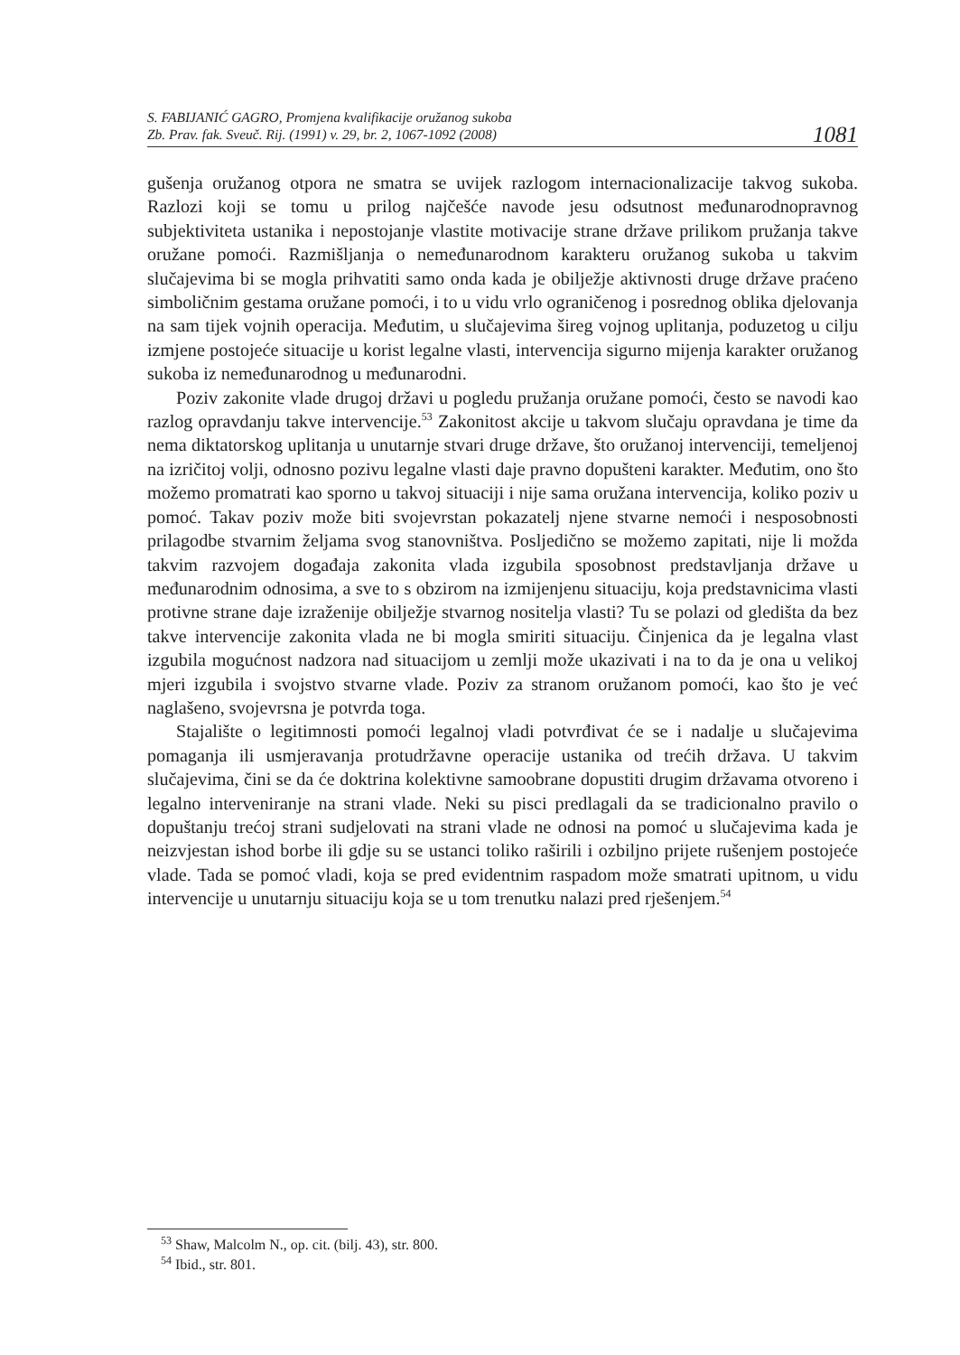S. FABIJANIĆ GAGRO, Promjena kvalifikacije oružanog sukoba
Zb. Prav. fak. Sveuč. Rij. (1991) v. 29, br. 2, 1067-1092 (2008)
1081
gušenja oružanog otpora ne smatra se uvijek razlogom internacionalizacije takvog sukoba. Razlozi koji se tomu u prilog najčešće navode jesu odsutnost međunarodnopravnog subjektiviteta ustanika i nepostojanje vlastite motivacije strane države prilikom pružanja takve oružane pomoći. Razmišljanja o nemeđunarodnom karakteru oružanog sukoba u takvim slučajevima bi se mogla prihvatiti samo onda kada je obilježje aktivnosti druge države praćeno simboličnim gestama oružane pomoći, i to u vidu vrlo ograničenog i posrednog oblika djelovanja na sam tijek vojnih operacija. Međutim, u slučajevima šireg vojnog uplitanja, poduzetog u cilju izmjene postojeće situacije u korist legalne vlasti, intervencija sigurno mijenja karakter oružanog sukoba iz nemeđunarodnog u međunarodni.
Poziv zakonite vlade drugoj državi u pogledu pružanja oružane pomoći, često se navodi kao razlog opravdanju takve intervencije.<sup>53</sup> Zakonitost akcije u takvom slučaju opravdana je time da nema diktatorskog uplitanja u unutarnje stvari druge države, što oružanoj intervenciji, temeljenoj na izričitoj volji, odnosno pozivu legalne vlasti daje pravno dopušteni karakter. Međutim, ono što možemo promatrati kao sporno u takvoj situaciji i nije sama oružana intervencija, koliko poziv u pomoć. Takav poziv može biti svojevrstan pokazatelj njene stvarne nemoći i nesposobnosti prilagodbe stvarnim željama svog stanovništva. Posljedično se možemo zapitati, nije li možda takvim razvojem događaja zakonita vlada izgubila sposobnost predstavljanja države u međunarodnim odnosima, a sve to s obzirom na izmijenjenu situaciju, koja predstavnicima vlasti protivne strane daje izraženije obilježje stvarnog nositelja vlasti? Tu se polazi od gledišta da bez takve intervencije zakonita vlada ne bi mogla smiriti situaciju. Činjenica da je legalna vlast izgubila mogućnost nadzora nad situacijom u zemlji može ukazivati i na to da je ona u velikoj mjeri izgubila i svojstvo stvarne vlade. Poziv za stranom oružanom pomoći, kao što je već naglašeno, svojevrsna je potvrda toga.
Stajalište o legitimnosti pomoći legalnoj vladi potvrđivat će se i nadalje u slučajevima pomaganja ili usmjeravanja protudržavne operacije ustanika od trećih država. U takvim slučajevima, čini se da će doktrina kolektivne samoobrane dopustiti drugim državama otvoreno i legalno interveniranje na strani vlade. Neki su pisci predlagali da se tradicionalno pravilo o dopuštanju trećoj strani sudjelovati na strani vlade ne odnosi na pomoć u slučajevima kada je neizvjestan ishod borbe ili gdje su se ustanci toliko raširili i ozbiljno prijete rušenjem postojeće vlade. Tada se pomoć vladi, koja se pred evidentnim raspadom može smatrati upitnom, u vidu intervencije u unutarnju situaciju koja se u tom trenutku nalazi pred rješenjem.<sup>54</sup>
<sup>53</sup> Shaw, Malcolm N., op. cit. (bilj. 43), str. 800.
<sup>54</sup> Ibid., str. 801.